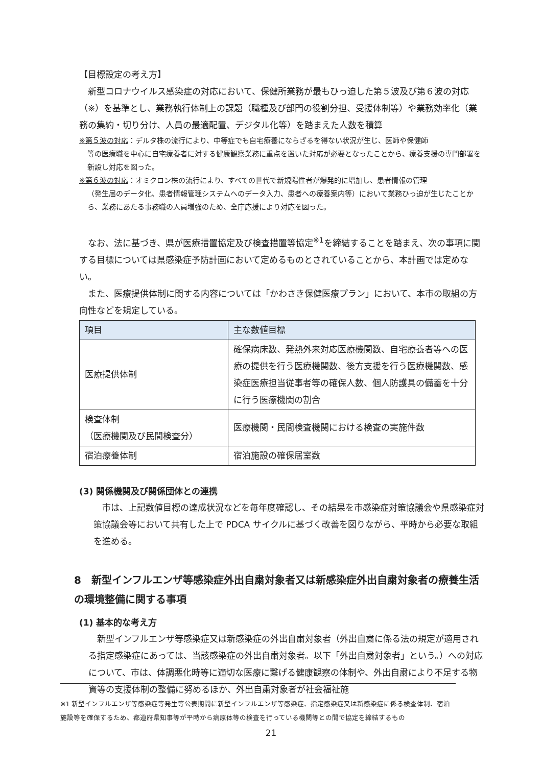【目標設定の考え方】
　新型コロナウイルス感染症の対応において、保健所業務が最もひっ迫した第５波及び第６波の対応（※）を基準とし、業務執行体制上の課題（職種及び部門の役割分担、受援体制等）や業務効率化（業務の集約・切り分け、人員の最適配置、デジタル化等）を踏まえた人数を積算
※第５波の対応：デルタ株の流行により、中等症でも自宅療養にならざるを得ない状況が生じ、医師や保健師
等の医療職を中心に自宅療養者に対する健康観察業務に重点を置いた対応が必要となったことから、療養支援の専門部署を新設し対応を図った。
※第６波の対応：オミクロン株の流行により、すべての世代で新規陽性者が爆発的に増加し、患者情報の管理
（発生届のデータ化、患者情報管理システムへのデータ入力、患者への療養案内等）において業務ひっ迫が生じたことから、業務にあたる事務職の人員増強のため、全庁応援により対応を図った。
　なお、法に基づき、県が医療措置協定及び検査措置等協定<sup>※1</sup>を締結することを踏まえ、次の事項に関する目標については県感染症予防計画において定めるものとされていることから、本計画では定めない。
　また、医療提供体制に関する内容については「かわさき保健医療プラン」において、本市の取組の方向性などを規定している。
| 項目 | 主な数値目標 |
| --- | --- |
| 医療提供体制 | 確保病床数、発熱外来対応医療機関数、自宅療養者等への医療の提供を行う医療機関数、後方支援を行う医療機関数、感染症医療担当従事者等の確保人数、個人防護具の備蓄を十分に行う医療機関の割合 |
| 検査体制 （医療機関及び民間検査分） | 医療機関・民間検査機関における検査の実施件数 |
| 宿泊療養体制 | 宿泊施設の確保居室数 |
(3) 関係機関及び関係団体との連携
　市は、上記数値目標の達成状況などを毎年度確認し、その結果を市感染症対策協議会や県感染症対策協議会等において共有した上で PDCA サイクルに基づく改善を図りながら、平時から必要な取組を進める。
8　新型インフルエンザ等感染症外出自粛対象者又は新感染症外出自粛対象者の療養生活の環境整備に関する事項
(1) 基本的な考え方
　新型インフルエンザ等感染症又は新感染症の外出自粛対象者（外出自粛に係る法の規定が適用される指定感染症にあっては、当該感染症の外出自粛対象者。以下「外出自粛対象者」という。）への対応について、市は、体調悪化時等に適切な医療に繋げる健康観察の体制や、外出自粛により不足する物資等の支援体制の整備に努めるほか、外出自粛対象者が社会福祉施
※1 新型インフルエンザ等感染症等発生等公表期間に新型インフルエンザ等感染症、指定感染症又は新感染症に係る検査体制、宿泊施設等を確保するため、都道府県知事等が平時から病原体等の検査を行っている機関等との間で協定を締結するもの
21